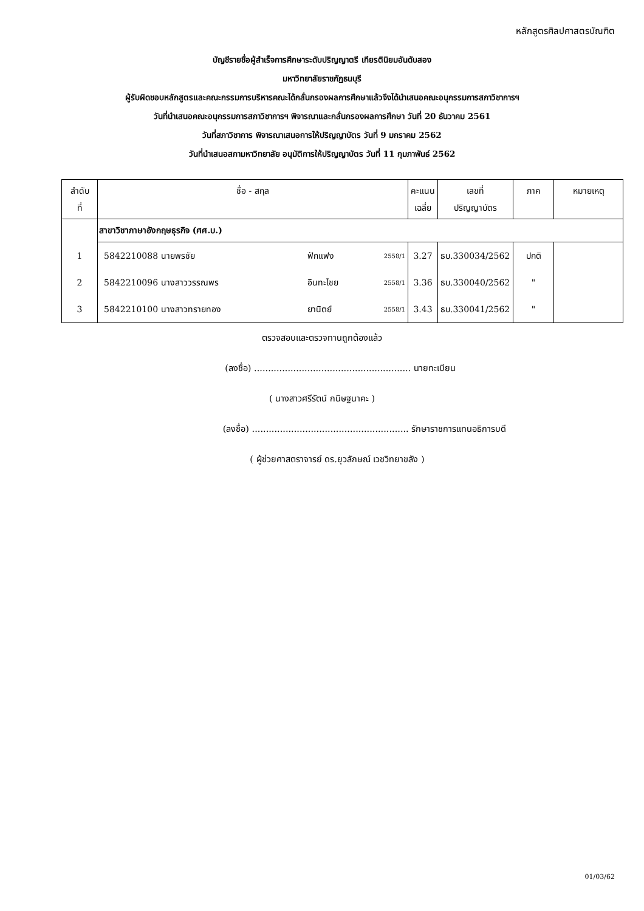หลักสูตรศิลปศาสตรบัณฑิต
บัญชีรายชื่อผู้สำเร็จการศึกษาระดับปริญญาตรี เกียรตินิยมอันดับสอง
มหาวิทยาลัยราชภัฏธนบุรี
ผู้รับผิดชอบหลักสูตรและคณะกรรมการบริหารคณะได้กลั่นกรองผลการศึกษาแล้วจึงได้นำเสนอคณะอนุกรรมการสภาวิชาการฯ
วันที่นำเสนอคณะอนุกรรมการสภาวิชาการฯ พิจารณาและกลั่นกรองผลการศึกษา วันที่ 20 ธันวาคม 2561
วันที่สภาวิชาการ พิจารณาเสนอการให้ปริญญาบัตร วันที่ 9 มกราคม 2562
วันที่นำเสนอสภามหาวิทยาลัย อนุมัติการให้ปริญญาบัตร วันที่ 11 กุมภาพันธ์ 2562
| ลำดับ ที่ | ชื่อ - สกุล | | | คะแนน เฉลี่ย | เลขที่ ปริญญาบัตร | ภาค | หมายเหตุ |
| --- | --- | --- | --- | --- | --- | --- | --- |
| | สาขาวิชาภาษาอังกฤษธุรกิจ (ศศ.บ.) | | | | | | |
| 1 | 5842210088 นายพรชัย | ฟักแฟง | 2558/1 | 3.27 | ธบ.330034/2562 | ปกติ | |
| 2 | 5842210096 นางสาววรรณพร | อินทะไชย | 2558/1 | 3.36 | ธบ.330040/2562 | " | |
| 3 | 5842210100 นางสาวทรายทอง | ยานิตย์ | 2558/1 | 3.43 | ธบ.330041/2562 | " | |
ตรวจสอบและตรวจทานถูกต้องแล้ว
(ลงชื่อ) ........................................................ นายทะเบียน
( นางสาวศรีรัตน์ กนิษฐนาคะ )
(ลงชื่อ) ........................................................ รักษาราชการแทนอธิการบดี
( ผู้ช่วยศาสตราจารย์ ดร.ยุวลักษณ์ เวชวิทยาขลัง )
01/03/62